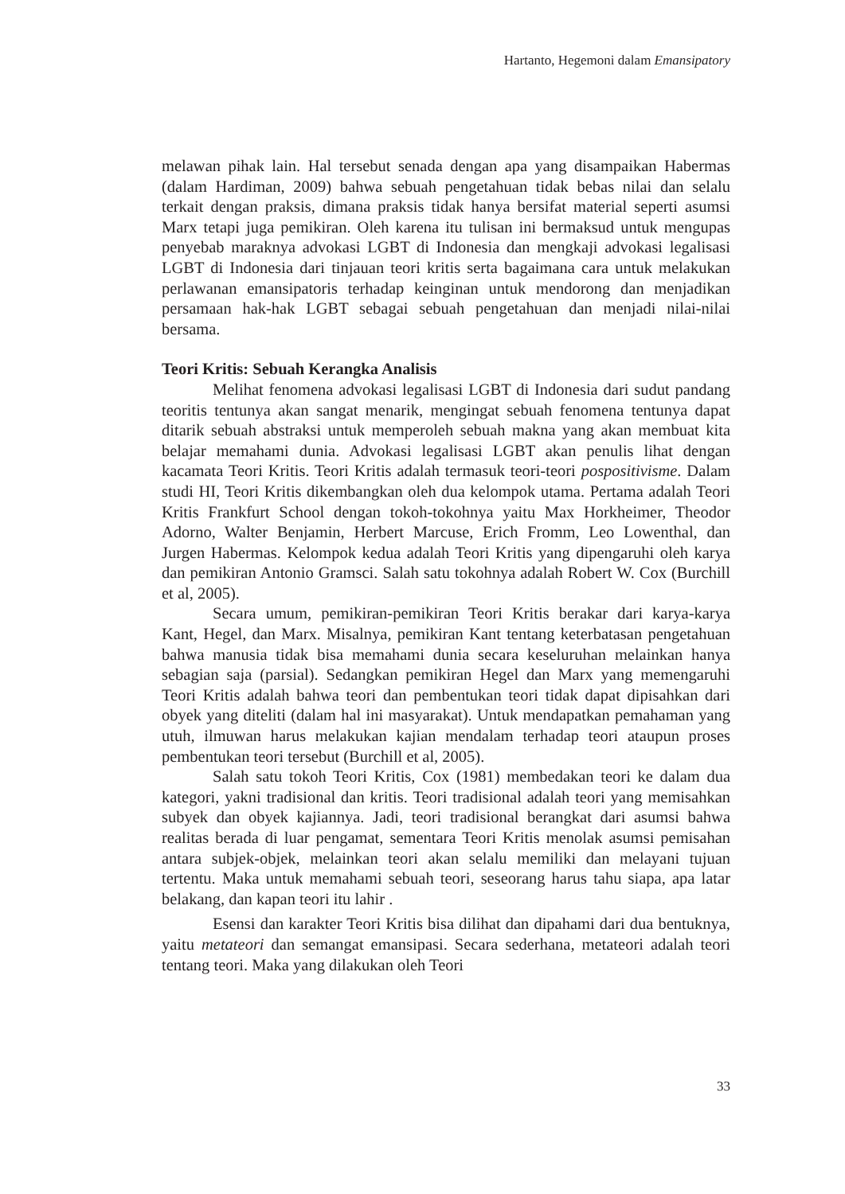Hartanto, Hegemoni dalam Emansipatory
melawan pihak lain. Hal tersebut senada dengan apa yang disampaikan Habermas (dalam Hardiman, 2009) bahwa sebuah pengetahuan tidak bebas nilai dan selalu terkait dengan praksis, dimana praksis tidak hanya bersifat material seperti asumsi Marx tetapi juga pemikiran. Oleh karena itu tulisan ini bermaksud untuk mengupas penyebab maraknya advokasi LGBT di Indonesia dan mengkaji advokasi legalisasi LGBT di Indonesia dari tinjauan teori kritis serta bagaimana cara untuk melakukan perlawanan emansipatoris terhadap keinginan untuk mendorong dan menjadikan persamaan hak-hak LGBT sebagai sebuah pengetahuan dan menjadi nilai-nilai bersama.
Teori Kritis: Sebuah Kerangka Analisis
Melihat fenomena advokasi legalisasi LGBT di Indonesia dari sudut pandang teoritis tentunya akan sangat menarik, mengingat sebuah fenomena tentunya dapat ditarik sebuah abstraksi untuk memperoleh sebuah makna yang akan membuat kita belajar memahami dunia. Advokasi legalisasi LGBT akan penulis lihat dengan kacamata Teori Kritis. Teori Kritis adalah termasuk teori-teori pospositivisme. Dalam studi HI, Teori Kritis dikembangkan oleh dua kelompok utama. Pertama adalah Teori Kritis Frankfurt School dengan tokoh-tokohnya yaitu Max Horkheimer, Theodor Adorno, Walter Benjamin, Herbert Marcuse, Erich Fromm, Leo Lowenthal, dan Jurgen Habermas. Kelompok kedua adalah Teori Kritis yang dipengaruhi oleh karya dan pemikiran Antonio Gramsci. Salah satu tokohnya adalah Robert W. Cox (Burchill et al, 2005).
Secara umum, pemikiran-pemikiran Teori Kritis berakar dari karya-karya Kant, Hegel, dan Marx. Misalnya, pemikiran Kant tentang keterbatasan pengetahuan bahwa manusia tidak bisa memahami dunia secara keseluruhan melainkan hanya sebagian saja (parsial). Sedangkan pemikiran Hegel dan Marx yang memengaruhi Teori Kritis adalah bahwa teori dan pembentukan teori tidak dapat dipisahkan dari obyek yang diteliti (dalam hal ini masyarakat). Untuk mendapatkan pemahaman yang utuh, ilmuwan harus melakukan kajian mendalam terhadap teori ataupun proses pembentukan teori tersebut (Burchill et al, 2005).
Salah satu tokoh Teori Kritis, Cox (1981) membedakan teori ke dalam dua kategori, yakni tradisional dan kritis. Teori tradisional adalah teori yang memisahkan subyek dan obyek kajiannya. Jadi, teori tradisional berangkat dari asumsi bahwa realitas berada di luar pengamat, sementara Teori Kritis menolak asumsi pemisahan antara subjek-objek, melainkan teori akan selalu memiliki dan melayani tujuan tertentu. Maka untuk memahami sebuah teori, seseorang harus tahu siapa, apa latar belakang, dan kapan teori itu lahir .
Esensi dan karakter Teori Kritis bisa dilihat dan dipahami dari dua bentuknya, yaitu metateori dan semangat emansipasi. Secara sederhana, metateori adalah teori tentang teori. Maka yang dilakukan oleh Teori
33